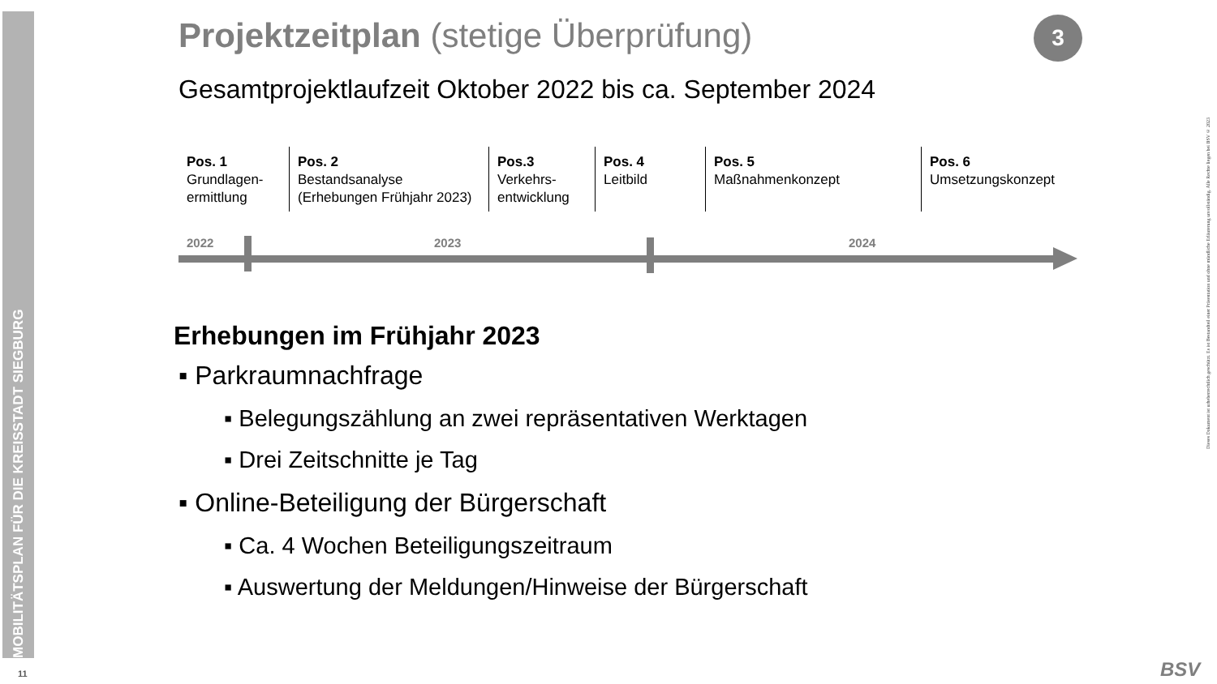MOBILITÄTSPLAN FÜR DIE KREISSTADT SIEGBURG
11
Dieses Dokument ist urheberrechtlich geschützt. Es ist Bestandteil einer Präsentation und ohne mündliche Erläuterung unvollständig. Alle Rechte liegen bei BSV © 2023
3
Projektzeitplan (stetige Überprüfung)
Gesamtprojektlaufzeit Oktober 2022 bis ca. September 2024
Pos. 1
Grundlagen-
ermittlung
Pos. 2
Bestandsanalyse
(Erhebungen Frühjahr 2023)
Pos.3
Verkehrs-
entwicklung
Pos. 4
Leitbild
Pos. 5
Maßnahmenkonzept
Pos. 6
Umsetzungskonzept
2022 2023 2024
Erhebungen im Frühjahr 2023
▪ Parkraumnachfrage
▪ Belegungszählung an zwei repräsentativen Werktagen
▪ Drei Zeitschnitte je Tag
▪ Online-Beteiligung der Bürgerschaft
▪ Ca. 4 Wochen Beteiligungszeitraum
▪ Auswertung der Meldungen/Hinweise der Bürgerschaft
BSV